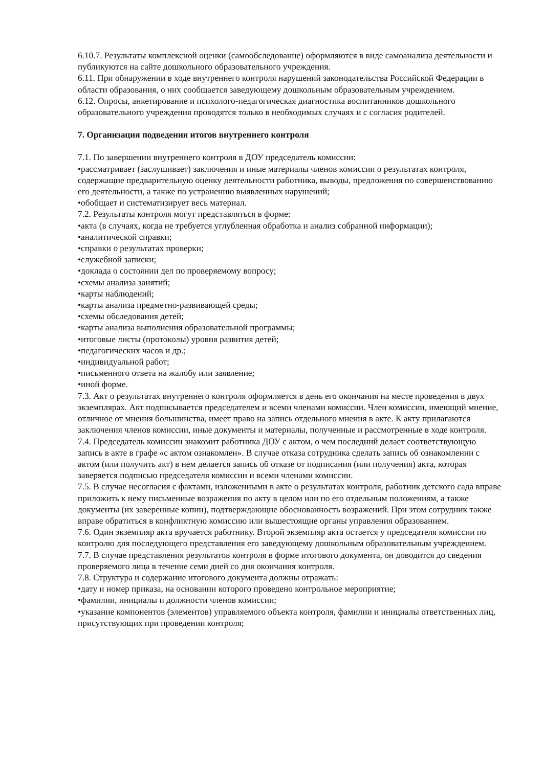6.10.7. Результаты комплексной оценки (самообследование) оформляются в виде самоанализа деятельности и публикуются на сайте дошкольного образовательного учреждения.
6.11. При обнаружении в ходе внутреннего контроля нарушений законодательства Российской Федерации в области образования, о них сообщается заведующему дошкольным образовательным учреждением.
6.12. Опросы, анкетирование и психолого-педагогическая диагностика воспитанников дошкольного образовательного учреждения проводятся только в необходимых случаях и с согласия родителей.
7. Организация подведения итогов внутреннего контроля
7.1. По завершении внутреннего контроля в ДОУ председатель комиссии:
•рассматривает (заслушивает) заключения и иные материалы членов комиссии о результатах контроля, содержащие предварительную оценку деятельности работника, выводы, предложения по совершенствованию его деятельности, а также по устранению выявленных нарушений;
•обобщает и систематизирует весь материал.
7.2. Результаты контроля могут представляться в форме:
•акта (в случаях, когда не требуется углубленная обработка и анализ собранной информации);
•аналитической справки;
•справки о результатах проверки;
•служебной записки;
•доклада о состоянии дел по проверяемому вопросу;
•схемы анализа занятий;
•карты наблюдений;
•карты анализа предметно-развивающей среды;
•схемы обследования детей;
•карты анализа выполнения образовательной программы;
•итоговые листы (протоколы) уровня развития детей;
•педагогических часов и др.;
•индивидуальной работ;
•письменного ответа на жалобу или заявление;
•иной форме.
7.3. Акт о результатах внутреннего контроля оформляется в день его окончания на месте проведения в двух экземплярах. Акт подписывается председателем и всеми членами комиссии. Член комиссии, имеющий мнение, отличное от мнения большинства, имеет право на запись отдельного мнения в акте. К акту прилагаются заключения членов комиссии, иные документы и материалы, полученные и рассмотренные в ходе контроля.
7.4. Председатель комиссии знакомит работника ДОУ с актом, о чем последний делает соответствующую запись в акте в графе «с актом ознакомлен». В случае отказа сотрудника сделать запись об ознакомлении с актом (или получить акт) в нем делается запись об отказе от подписания (или получения) акта, которая заверяется подписью председателя комиссии и всеми членами комиссии.
7.5. В случае несогласия с фактами, изложенными в акте о результатах контроля, работник детского сада вправе приложить к нему письменные возражения по акту в целом или по его отдельным положениям, а также документы (их заверенные копии), подтверждающие обоснованность возражений. При этом сотрудник также вправе обратиться в конфликтную комиссию или вышестоящие органы управления образованием.
7.6. Один экземпляр акта вручается работнику. Второй экземпляр акта остается у председателя комиссии по контролю для последующего представления его заведующему дошкольным образовательным учреждением.
7.7. В случае представления результатов контроля в форме итогового документа, он доводится до сведения проверяемого лица в течение семи дней со дня окончания контроля.
7.8. Структура и содержание итогового документа должны отражать:
•дату и номер приказа, на основании которого проведено контрольное мероприятие;
•фамилии, инициалы и должности членов комиссии;
•указание компонентов (элементов) управляемого объекта контроля, фамилии и инициалы ответственных лиц, присутствующих при проведении контроля;